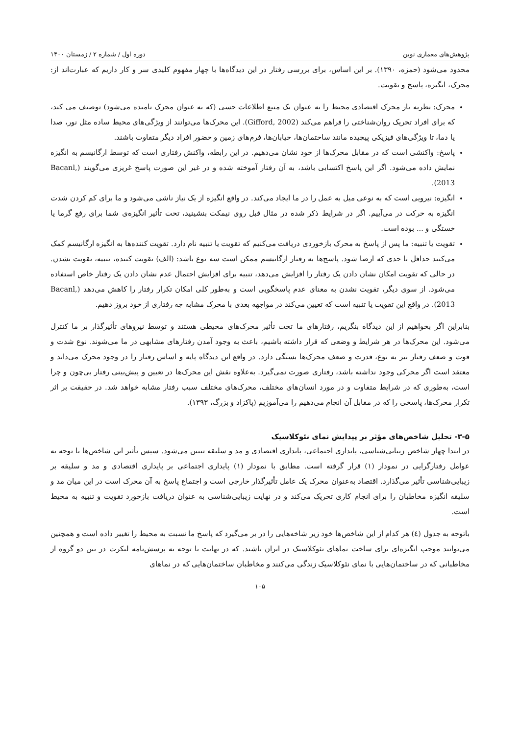پژوهش‌های معماری نوین دوره اول / شماره ۲ / زمستان ۱۴۰۰
محدود می‌شود (حمزه، ۱۳۹۰). بر این اساس، برای بررسی رفتار در این دیدگاه‌ها با چهار مفهوم کلیدی سر و کار داریم که عبارت‌اند از: محرک، انگیزه، پاسخ و تقویت.
محرک: نظریه بار محرک اقتصادی محیط را به عنوان یک منبع اطلاعات حسی (که به عنوان محرک نامیده می‌شود) توصیف می کند، که برای افراد تحریک روان‌شناختی را فراهم می‌کند (Gifford, 2002). این محرک‌ها می‌توانند از ویژگی‌های محیط ساده مثل نور، صدا یا دما، تا ویژگی‌های فیزیکی پیچیده مانند ساختمان‌ها، خیابان‌ها، فرم‌های زمین و حضور افراد دیگر متفاوت باشند.
پاسخ: واکنشی است که در مقابل محرک‌ها از خود نشان می‌دهیم. در این رابطه، واکنش رفتاری است که توسط ارگانیسم به انگیزه نمایش داده می‌شود. اگر این پاسخ اکتسابی باشد، به آن رفتار آموخته شده و در غیر این صورت پاسخ غریزی می‌گویند (Bacanl, 2013).
انگیزه: نیرویی است که به نوعی میل به عمل را در ما ایجاد می‌کند. در واقع انگیزه از یک نیاز ناشی می‌شود و ما برای کم کردن شدت انگیزه به حرکت در می‌آییم. اگر در شرایط ذکر شده در مثال قبل روی نیمکت بنشینید، تحت تأثیر انگیزه‌ی شما برای رفع گرما یا خستگی و ... بوده است.
تقویت یا تنبیه: ما پس از پاسخ به محرک بازخوردی دریافت می‌کنیم که تقویت یا تنبیه نام دارد. تقویت کننده‌ها به انگیزه ارگانیسم کمک می‌کنند حداقل تا حدی که ارضا شود. پاسخ‌ها به رفتار ارگانیسم ممکن است سه نوع باشد: (الف) تقویت کننده، تنبیه، تقویت نشدن. در حالی که تقویت امکان نشان دادن یک رفتار را افزایش می‌دهد، تنبیه برای افزایش احتمال عدم نشان دادن یک رفتار خاص استفاده می‌شود. از سوی دیگر، تقویت نشدن به معنای عدم پاسخگویی است و به‌طور کلی امکان تکرار رفتار را کاهش می‌دهد (Bacanl, 2013). در واقع این تقویت یا تنبیه است که تعیین می‌کند در مواجهه بعدی با محرک مشابه چه رفتاری از خود بروز دهیم.
بنابراین اگر بخواهیم از این دیدگاه بنگریم، رفتارهای ما تحت تأثیر محرک‌های محیطی هستند و توسط نیروهای تأثیرگذار بر ما کنترل می‌شود. این محرک‌ها در هر شرایط و وضعی که قرار داشته باشیم، باعث به وجود آمدن رفتارهای مشابهی در ما می‌شوند. نوع شدت و قوت و ضعف رفتار نیز به نوع، قدرت و ضعف محرک‌ها بستگی دارد. در واقع این دیدگاه پایه و اساس رفتار را در وجود محرک می‌داند و معتقد است اگر محرکی وجود نداشته باشد، رفتاری صورت نمی‌گیرد. به‌علاوه نقش این محرک‌ها در تعیین و پیش‌بینی رفتار بی‌چون و چرا است، به‌طوری که در شرایط متفاوت و در مورد انسان‌های مختلف، محرک‌های مختلف سبب رفتار مشابه خواهد شد. در حقیقت بر اثر تکرار محرک‌ها، پاسخی را که در مقابل آن انجام می‌دهیم را می‌آموزیم (پاکزاد و بزرگ، ۱۳۹۳).
۳-۵- تحلیل شاخص‌های مؤثر بر پیدایش نمای نئوکلاسیک
در ابتدا چهار شاخص زیبایی‌شناسی، پایداری اجتماعی، پایداری اقتصادی و مد و سلیقه تبیین می‌شود. سپس تأثیر این شاخص‌ها با توجه به عوامل رفتارگرایی در نمودار (۱) قرار گرفته است. مطابق با نمودار (۱) پایداری اجتماعی بر پایداری اقتصادی و مد و سلیقه بر زیبایی‌شناسی تأثیر می‌گذارد. اقتصاد به‌عنوان محرک یک عامل تأثیرگذار خارجی است و اجتماع پاسخ به آن محرک است در این میان مد و سلیقه انگیزه مخاطبان را برای انجام کاری تحریک می‌کند و در نهایت زیبایی‌شناسی به عنوان دریافت بازخورد تقویت و تنبیه به محیط است.
باتوجه به جدول (٤) هر کدام از این شاخص‌ها خود زیر شاخه‌هایی را در بر می‌گیرد که پاسخ ما نسبت به محیط را تغییر داده است و همچنین می‌توانند موجب انگیزه‌ای برای ساخت نماهای نئوکلاسیک در ایران باشند. که در نهایت با توجه به پرسش‌نامه لیکرت در بین دو گروه از مخاطبانی که در ساختمان‌هایی با نمای نئوکلاسیک زندگی می‌کنند و مخاطبان ساختمان‌هایی که در نماهای
۱۰۵